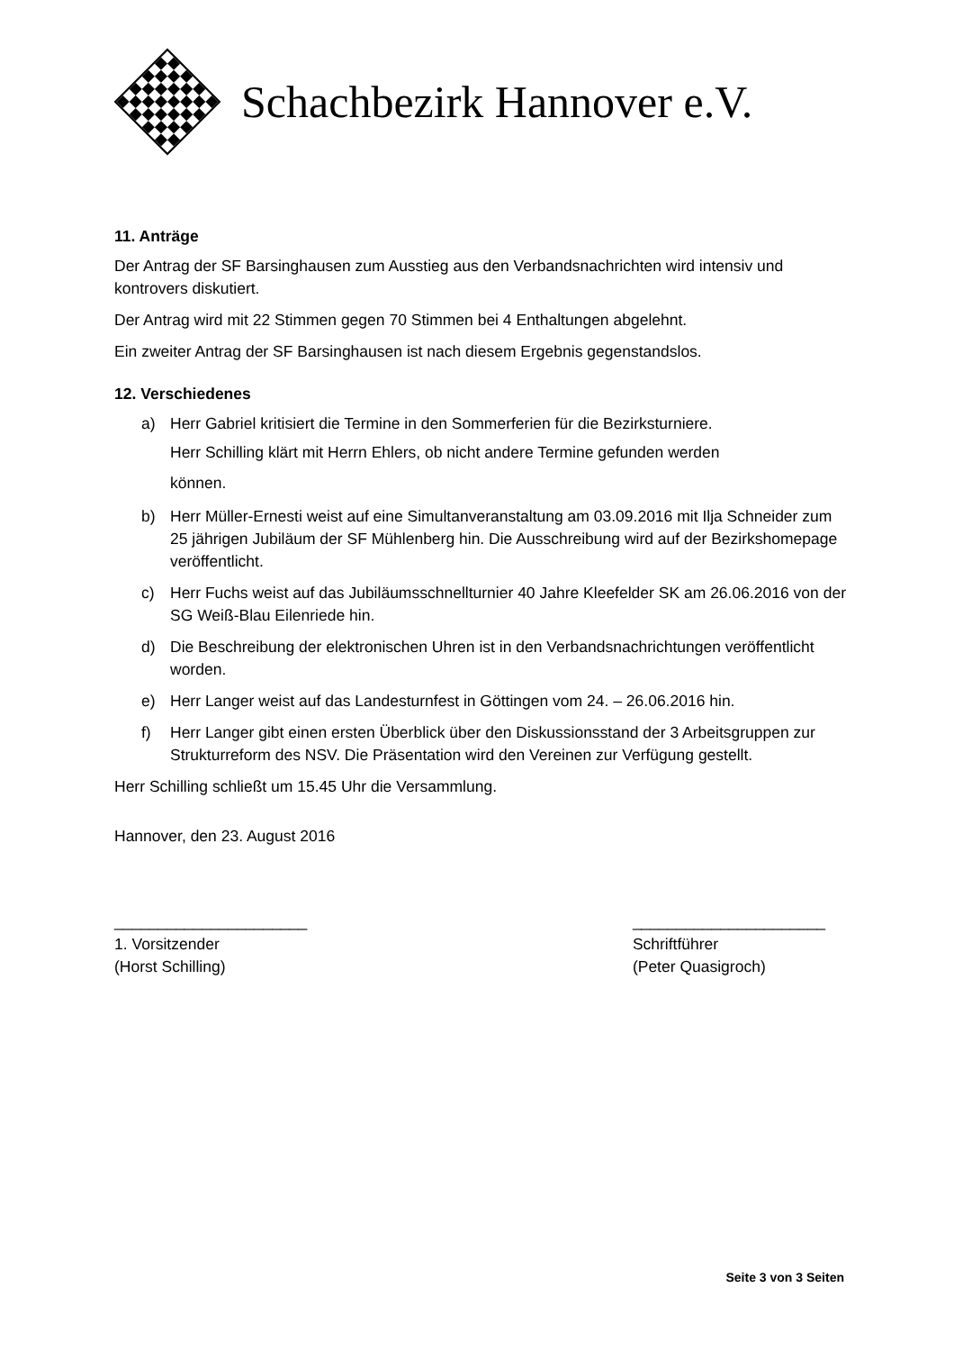Schachbezirk Hannover e.V.
11. Anträge
Der Antrag der SF Barsinghausen zum Ausstieg aus den Verbandsnachrichten wird intensiv und kontrovers diskutiert.
Der Antrag wird mit 22 Stimmen gegen 70 Stimmen bei 4 Enthaltungen abgelehnt.
Ein zweiter Antrag der SF Barsinghausen ist nach diesem Ergebnis gegenstandslos.
12. Verschiedenes
a) Herr Gabriel kritisiert die Termine in den Sommerferien für die Bezirksturniere.
Herr Schilling klärt mit Herrn Ehlers, ob nicht andere Termine gefunden werden
können.
b) Herr Müller-Ernesti weist auf eine Simultanveranstaltung am 03.09.2016 mit Ilja Schneider zum 25 jährigen Jubiläum der SF Mühlenberg hin. Die Ausschreibung wird auf der Bezirkshomepage veröffentlicht.
c) Herr Fuchs weist auf das Jubiläumsschnellturnier 40 Jahre Kleefelder SK am 26.06.2016 von der SG Weiß-Blau Eilenriede hin.
d) Die Beschreibung der elektronischen Uhren ist in den Verbandsnachrichtungen veröffentlicht worden.
e) Herr Langer weist auf das Landesturnfest in Göttingen vom 24. – 26.06.2016 hin.
f) Herr Langer gibt einen ersten Überblick über den Diskussionsstand der 3 Arbeitsgruppen zur Strukturreform des NSV. Die Präsentation wird den Vereinen zur Verfügung gestellt.
Herr Schilling schließt um 15.45 Uhr die Versammlung.
Hannover, den 23. August 2016
______________________
1. Vorsitzender
(Horst Schilling)
______________________
Schriftführer
(Peter Quasigroch)
Seite 3 von 3 Seiten